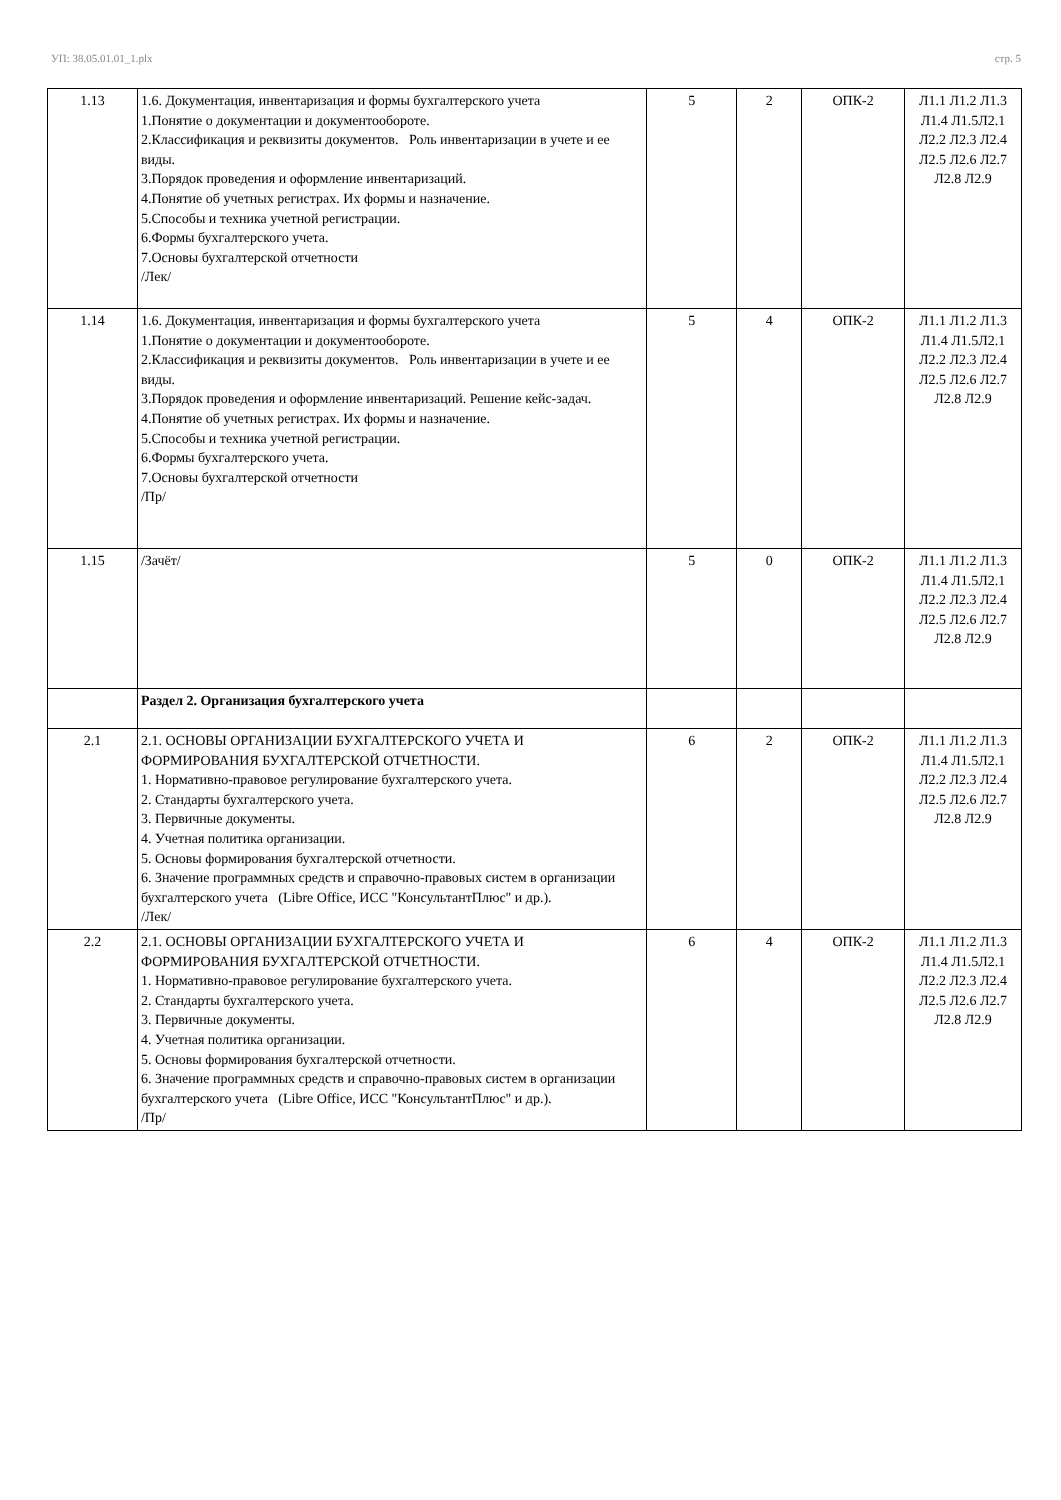УП: 38.05.01.01_1.plx стр. 5
| 1.13 | 1.6. Документация, инвентаризация и формы бухгалтерского учета 1.Понятие о документации и документообороте. 2.Классификация и реквизиты документов. Роль инвентаризации в учете и ее виды. 3.Порядок проведения и оформление инвентаризаций. 4.Понятие об учетных регистрах. Их формы и назначение. 5.Способы и техника учетной регистрации. 6.Формы бухгалтерского учета. 7.Основы бухгалтерской отчетности /Лек/ | 5 | 2 | ОПК-2 | Л1.1 Л1.2 Л1.3 Л1.4 Л1.5Л2.1 Л2.2 Л2.3 Л2.4 Л2.5 Л2.6 Л2.7 Л2.8 Л2.9 |
| 1.14 | 1.6. Документация, инвентаризация и формы бухгалтерского учета 1.Понятие о документации и документообороте. 2.Классификация и реквизиты документов. Роль инвентаризации в учете и ее виды. 3.Порядок проведения и оформление инвентаризаций. Решение кейс-задач. 4.Понятие об учетных регистрах. Их формы и назначение. 5.Способы и техника учетной регистрации. 6.Формы бухгалтерского учета. 7.Основы бухгалтерской отчетности /Пр/ | 5 | 4 | ОПК-2 | Л1.1 Л1.2 Л1.3 Л1.4 Л1.5Л2.1 Л2.2 Л2.3 Л2.4 Л2.5 Л2.6 Л2.7 Л2.8 Л2.9 |
| 1.15 | /Зачёт/ | 5 | 0 | ОПК-2 | Л1.1 Л1.2 Л1.3 Л1.4 Л1.5Л2.1 Л2.2 Л2.3 Л2.4 Л2.5 Л2.6 Л2.7 Л2.8 Л2.9 |
| | Раздел 2. Организация бухгалтерского учета | | | | |
| 2.1 | 2.1. ОСНОВЫ ОРГАНИЗАЦИИ БУХГАЛТЕРСКОГО УЧЕТА И ФОРМИРОВАНИЯ БУХГАЛТЕРСКОЙ ОТЧЕТНОСТИ. 1. Нормативно-правовое регулирование бухгалтерского учета. 2. Стандарты бухгалтерского учета. 3. Первичные документы. 4. Учетная политика организации. 5. Основы формирования бухгалтерской отчетности. 6. Значение программных средств и справочно-правовых систем в организации бухгалтерского учета (Libre Office, ИСС "КонсультантПлюс" и др.). /Лек/ | 6 | 2 | ОПК-2 | Л1.1 Л1.2 Л1.3 Л1.4 Л1.5Л2.1 Л2.2 Л2.3 Л2.4 Л2.5 Л2.6 Л2.7 Л2.8 Л2.9 |
| 2.2 | 2.1. ОСНОВЫ ОРГАНИЗАЦИИ БУХГАЛТЕРСКОГО УЧЕТА И ФОРМИРОВАНИЯ БУХГАЛТЕРСКОЙ ОТЧЕТНОСТИ. 1. Нормативно-правовое регулирование бухгалтерского учета. 2. Стандарты бухгалтерского учета. 3. Первичные документы. 4. Учетная политика организации. 5. Основы формирования бухгалтерской отчетности. 6. Значение программных средств и справочно-правовых систем в организации бухгалтерского учета (Libre Office, ИСС "КонсультантПлюс" и др.). /Пр/ | 6 | 4 | ОПК-2 | Л1.1 Л1.2 Л1.3 Л1.4 Л1.5Л2.1 Л2.2 Л2.3 Л2.4 Л2.5 Л2.6 Л2.7 Л2.8 Л2.9 |